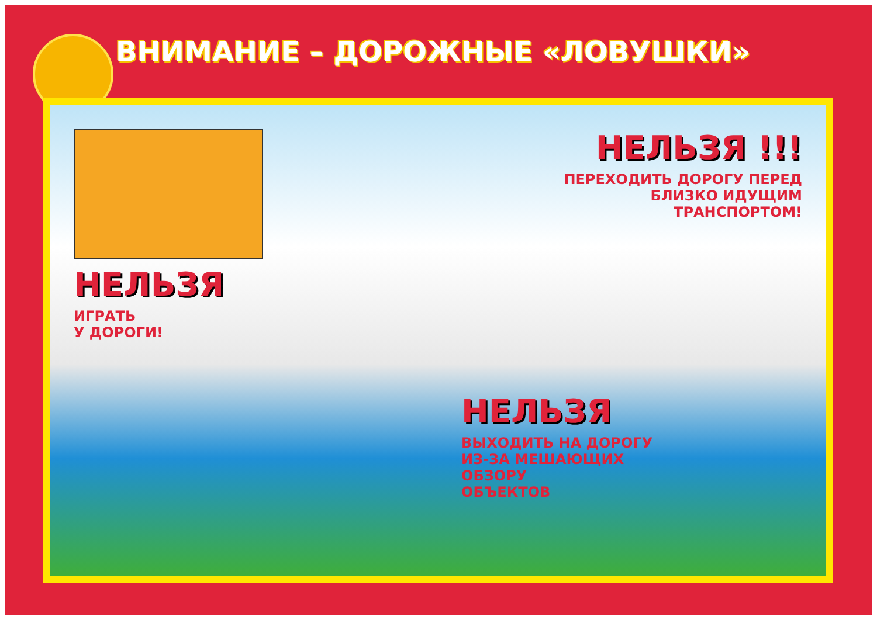ВНИМАНИЕ – ДОРОЖНЫЕ «ЛОВУШКИ»
НЕЛЬЗЯ
ИГРАТЬ
У ДОРОГИ!
НЕЛЬЗЯ !!!
ПЕРЕХОДИТЬ ДОРОГУ ПЕРЕД
БЛИЗКО ИДУЩИМ
ТРАНСПОРТОМ!
НЕЛЬЗЯ
ВЫХОДИТЬ НА ДОРОГУ
ИЗ-ЗА МЕШАЮЩИХ
ОБЗОРУ
ОБЪЕКТОВ